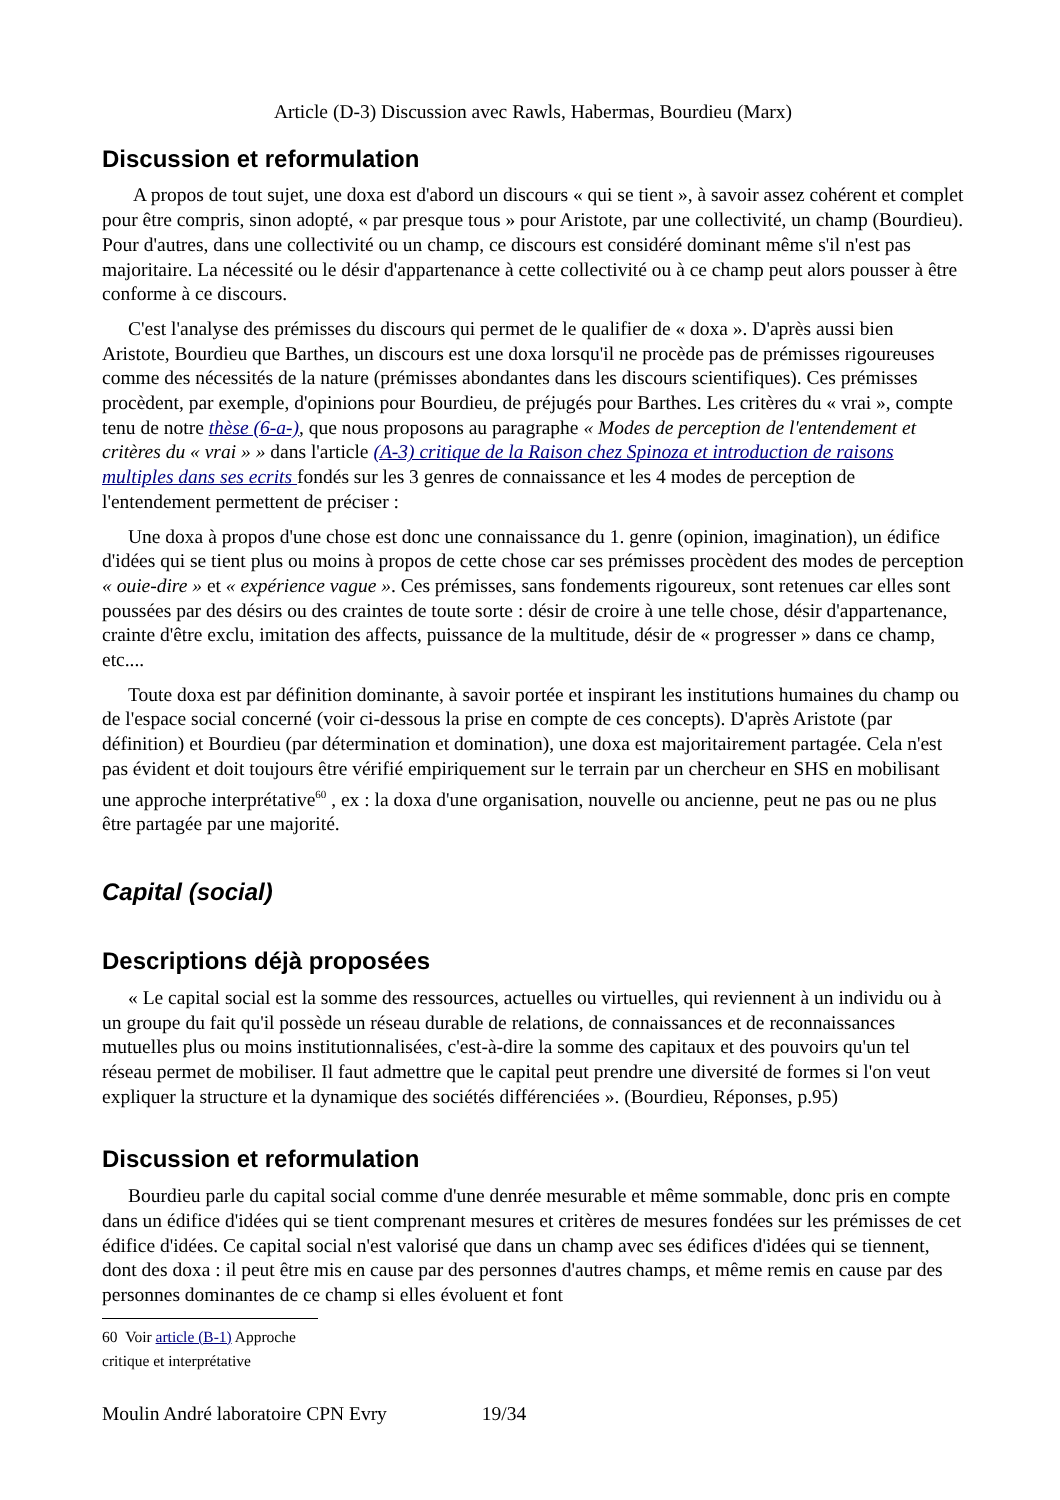Article (D-3) Discussion avec Rawls, Habermas, Bourdieu (Marx)
Discussion et reformulation
A propos de tout sujet, une doxa est d'abord un discours « qui se tient », à savoir assez cohérent et complet pour être compris, sinon adopté, « par presque tous » pour Aristote, par une collectivité, un champ (Bourdieu). Pour d'autres, dans une collectivité ou un champ, ce discours est considéré dominant même s'il n'est pas majoritaire. La nécessité ou le désir d'appartenance à cette collectivité ou à ce champ peut alors pousser à être conforme à ce discours.
C'est l'analyse des prémisses du discours qui permet de le qualifier de « doxa ». D'après aussi bien Aristote, Bourdieu que Barthes, un discours est une doxa lorsqu'il ne procède pas de prémisses rigoureuses comme des nécessités de la nature (prémisses abondantes dans les discours scientifiques). Ces prémisses procèdent, par exemple, d'opinions pour Bourdieu, de préjugés pour Barthes. Les critères du « vrai », compte tenu de notre thèse (6-a-), que nous proposons au paragraphe « Modes de perception de l'entendement et critères du « vrai » » dans l'article (A-3) critique de la Raison chez Spinoza et introduction de raisons multiples dans ses ecrits fondés sur les 3 genres de connaissance et les 4 modes de perception de l'entendement permettent de préciser :
Une doxa à propos d'une chose est donc une connaissance du 1. genre (opinion, imagination), un édifice d'idées qui se tient plus ou moins à propos de cette chose car ses prémisses procèdent des modes de perception « ouie-dire » et « expérience vague ». Ces prémisses, sans fondements rigoureux, sont retenues car elles sont poussées par des désirs ou des craintes de toute sorte : désir de croire à une telle chose, désir d'appartenance, crainte d'être exclu, imitation des affects, puissance de la multitude, désir de « progresser » dans ce champ, etc....
Toute doxa est par définition dominante, à savoir portée et inspirant les institutions humaines du champ ou de l'espace social concerné (voir ci-dessous la prise en compte de ces concepts). D'après Aristote (par définition) et Bourdieu (par détermination et domination), une doxa est majoritairement partagée. Cela n'est pas évident et doit toujours être vérifié empiriquement sur le terrain par un chercheur en SHS en mobilisant une approche interprétative<sup>60</sup> , ex : la doxa d'une organisation, nouvelle ou ancienne, peut ne pas ou ne plus être partagée par une majorité.
Capital (social)
Descriptions déjà proposées
« Le capital social est la somme des ressources, actuelles ou virtuelles, qui reviennent à un individu ou à un groupe du fait qu'il possède un réseau durable de relations, de connaissances et de reconnaissances mutuelles plus ou moins institutionnalisées, c'est-à-dire la somme des capitaux et des pouvoirs qu'un tel réseau permet de mobiliser. Il faut admettre que le capital peut prendre une diversité de formes si l'on veut expliquer la structure et la dynamique des sociétés différenciées ». (Bourdieu, Réponses, p.95)
Discussion et reformulation
Bourdieu parle du capital social comme d'une denrée mesurable et même sommable, donc pris en compte dans un édifice d'idées qui se tient comprenant mesures et critères de mesures fondées sur les prémisses de cet édifice d'idées. Ce capital social n'est valorisé que dans un champ avec ses édifices d'idées qui se tiennent, dont des doxa : il peut être mis en cause par des personnes d'autres champs, et même remis en cause par des personnes dominantes de ce champ si elles évoluent et font
60 Voir article (B-1) Approche critique et interprétative
Moulin André laboratoire CPN Evry 19/34